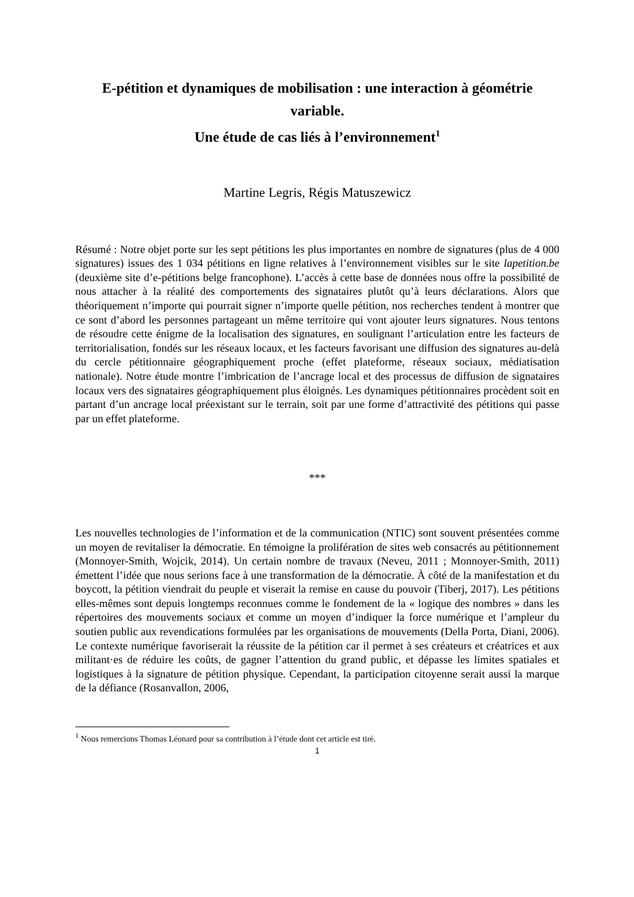E-pétition et dynamiques de mobilisation : une interaction à géométrie variable.
Une étude de cas liés à l’environnement<sup>1</sup>
Martine Legris, Régis Matuszewicz
Résumé : Notre objet porte sur les sept pétitions les plus importantes en nombre de signatures (plus de 4 000 signatures) issues des 1 034 pétitions en ligne relatives à l’environnement visibles sur le site lapetition.be (deuxième site d’e-pétitions belge francophone). L’accès à cette base de données nous offre la possibilité de nous attacher à la réalité des comportements des signataires plutôt qu’à leurs déclarations. Alors que théoriquement n’importe qui pourrait signer n’importe quelle pétition, nos recherches tendent à montrer que ce sont d’abord les personnes partageant un même territoire qui vont ajouter leurs signatures. Nous tentons de résoudre cette énigme de la localisation des signatures, en soulignant l’articulation entre les facteurs de territorialisation, fondés sur les réseaux locaux, et les facteurs favorisant une diffusion des signatures au-delà du cercle pétitionnaire géographiquement proche (effet plateforme, réseaux sociaux, médiatisation nationale). Notre étude montre l’imbrication de l’ancrage local et des processus de diffusion de signataires locaux vers des signataires géographiquement plus éloignés. Les dynamiques pétitionnaires procèdent soit en partant d’un ancrage local préexistant sur le terrain, soit par une forme d’attractivité des pétitions qui passe par un effet plateforme.
***
Les nouvelles technologies de l’information et de la communication (NTIC) sont souvent présentées comme un moyen de revitaliser la démocratie. En témoigne la prolifération de sites web consacrés au pétitionnement (Monnoyer-Smith, Wojcik, 2014). Un certain nombre de travaux (Neveu, 2011 ; Monnoyer-Smith, 2011) émettent l’idée que nous serions face à une transformation de la démocratie. À côté de la manifestation et du boycott, la pétition viendrait du peuple et viserait la remise en cause du pouvoir (Tiberj, 2017). Les pétitions elles-mêmes sont depuis longtemps reconnues comme le fondement de la « logique des nombres » dans les répertoires des mouvements sociaux et comme un moyen d’indiquer la force numérique et l’ampleur du soutien public aux revendications formulées par les organisations de mouvements (Della Porta, Diani, 2006). Le contexte numérique favoriserait la réussite de la pétition car il permet à ses créateurs et créatrices et aux militant·es de réduire les coûts, de gagner l’attention du grand public, et dépasse les limites spatiales et logistiques à la signature de pétition physique. Cependant, la participation citoyenne serait aussi la marque de la défiance (Rosanvallon, 2006,
<sup>1</sup> Nous remercions Thomas Léonard pour sa contribution à l’étude dont cet article est tiré.
1